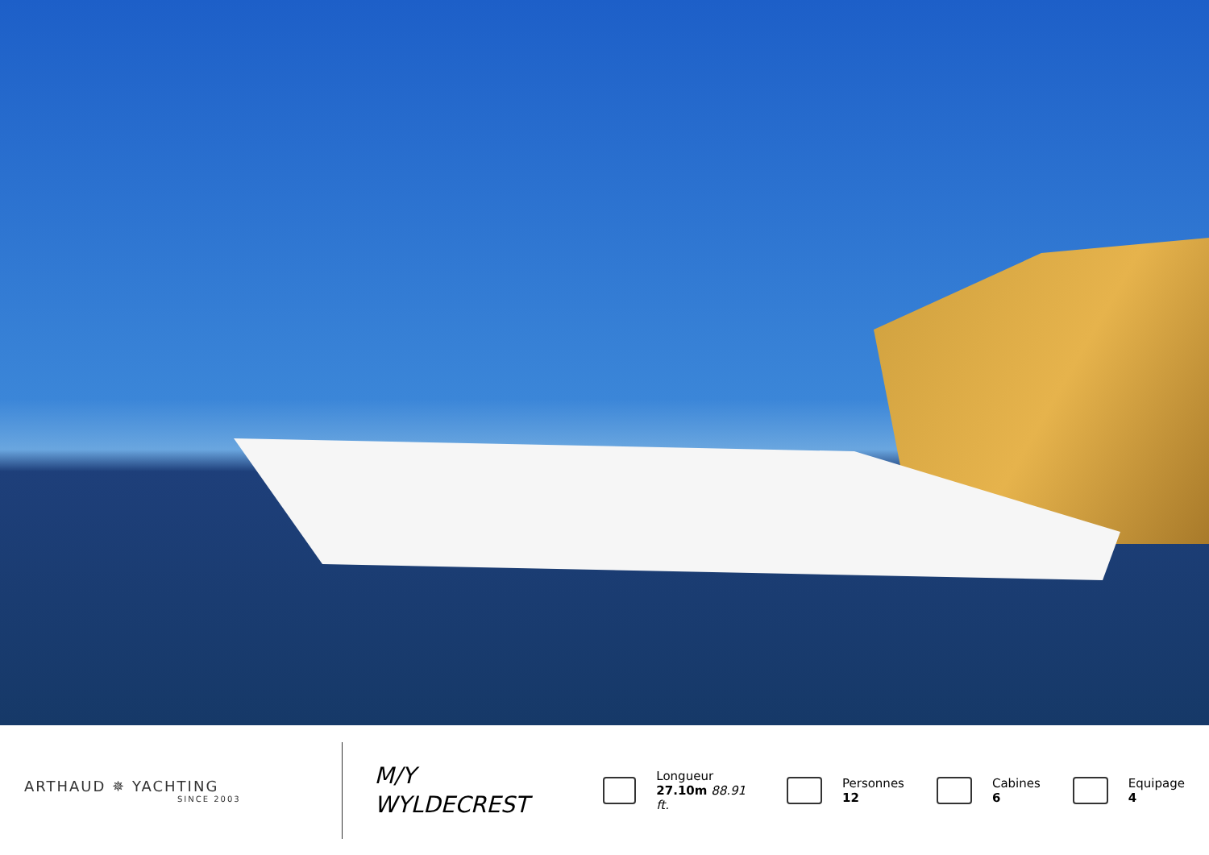ARTHAUD ✵ YACHTING
SINCE 2003
M/Y
WYLDECREST
Longueur
27.10m 88.91 ft.
Personnes
12
Cabines
6
Equipage
4